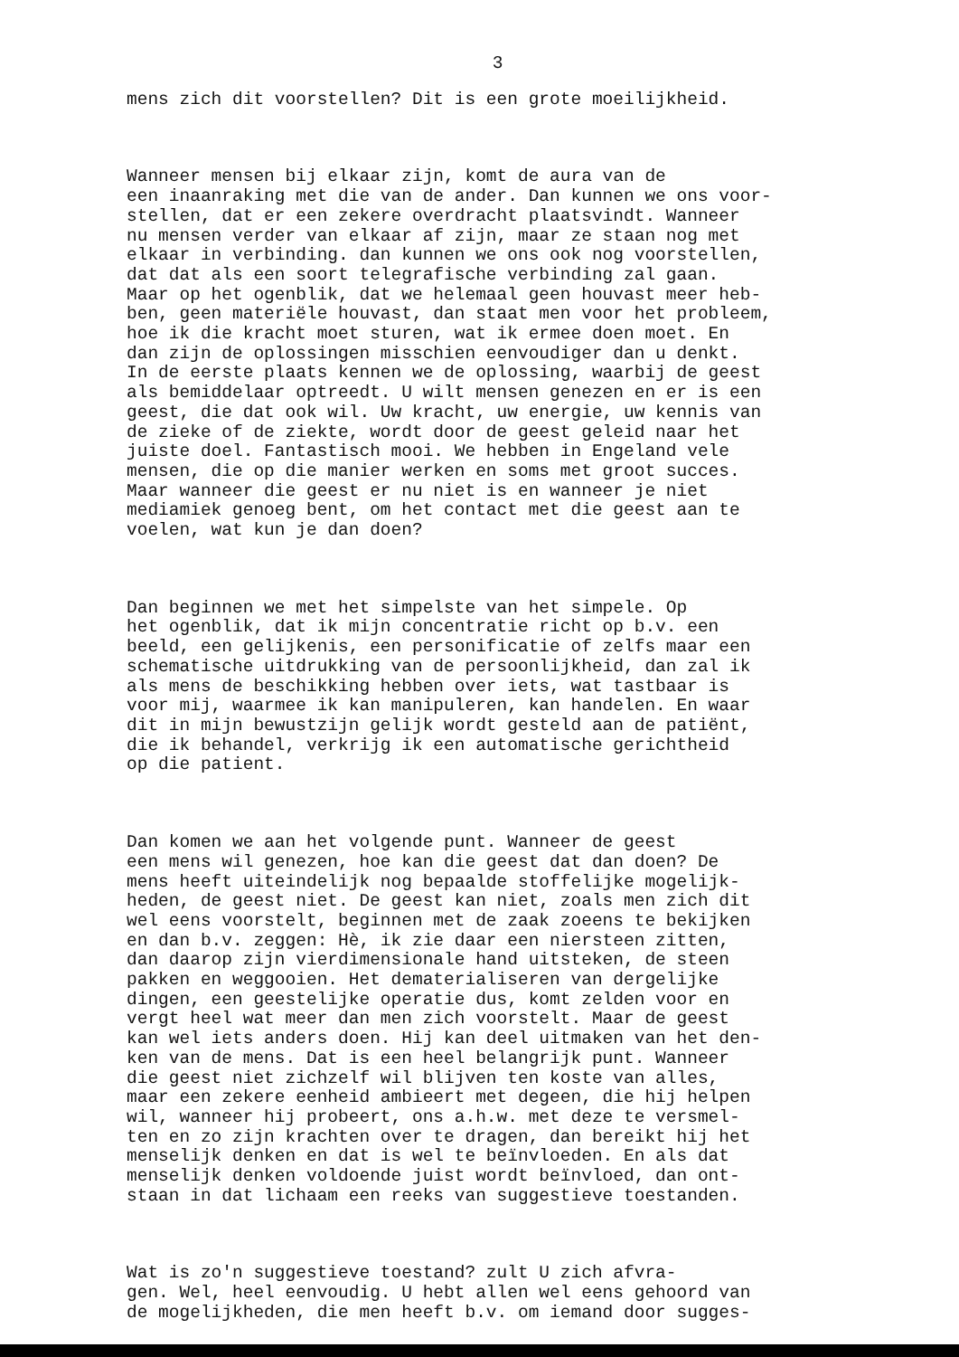3
mens zich dit voorstellen? Dit is een grote moeilijkheid.
Wanneer mensen bij elkaar zijn, komt de aura van de een inaanraking met die van de ander. Dan kunnen we ons voor- stellen, dat er een zekere overdracht plaatsvindt. Wanneer nu mensen verder van elkaar af zijn, maar ze staan nog met elkaar in verbinding. dan kunnen we ons ook nog voorstellen, dat dat als een soort telegrafische verbinding zal gaan. Maar op het ogenblik, dat we helemaal geen houvast meer heb- ben, geen materiële houvast, dan staat men voor het probleem, hoe ik die kracht moet sturen, wat ik ermee doen moet. En dan zijn de oplossingen misschien eenvoudiger dan u denkt. In de eerste plaats kennen we de oplossing, waarbij de geest als bemiddelaar optreedt. U wilt mensen genezen en er is een geest, die dat ook wil. Uw kracht, uw energie, uw kennis van de zieke of de ziekte, wordt door de geest geleid naar het juiste doel. Fantastisch mooi. We hebben in Engeland vele mensen, die op die manier werken en soms met groot succes. Maar wanneer die geest er nu niet is en wanneer je niet mediamiek genoeg bent, om het contact met die geest aan te voelen, wat kun je dan doen?
Dan beginnen we met het simpelste van het simpele. Op het ogenblik, dat ik mijn concentratie richt op b.v. een beeld, een gelijkenis, een personificatie of zelfs maar een schematische uitdrukking van de persoonlijkheid, dan zal ik als mens de beschikking hebben over iets, wat tastbaar is voor mij, waarmee ik kan manipuleren, kan handelen. En waar dit in mijn bewustzijn gelijk wordt gesteld aan de patiënt, die ik behandel, verkrijg ik een automatische gerichtheid op die patient.
Dan komen we aan het volgende punt. Wanneer de geest een mens wil genezen, hoe kan die geest dat dan doen? De mens heeft uiteindelijk nog bepaalde stoffelijke mogelijk- heden, de geest niet. De geest kan niet, zoals men zich dit wel eens voorstelt, beginnen met de zaak zoeens te bekijken en dan b.v. zeggen: Hè, ik zie daar een niersteen zitten, dan daarop zijn vierdimensionale hand uitsteken, de steen pakken en weggooien. Het dematerialiseren van dergelijke dingen, een geestelijke operatie dus, komt zelden voor en vergt heel wat meer dan men zich voorstelt. Maar de geest kan wel iets anders doen. Hij kan deel uitmaken van het den- ken van de mens. Dat is een heel belangrijk punt. Wanneer die geest niet zichzelf wil blijven ten koste van alles, maar een zekere eenheid ambieert met degeen, die hij helpen wil, wanneer hij probeert, ons a.h.w. met deze te versmel- ten en zo zijn krachten over te dragen, dan bereikt hij het menselijk denken en dat is wel te beïnvloeden. En als dat menselijk denken voldoende juist wordt beïnvloed, dan ont- staan in dat lichaam een reeks van suggestieve toestanden.
Wat is zo'n suggestieve toestand? zult U zich afvra- gen. Wel, heel eenvoudig. U hebt allen wel eens gehoord van de mogelijkheden, die men heeft b.v. om iemand door sugges-